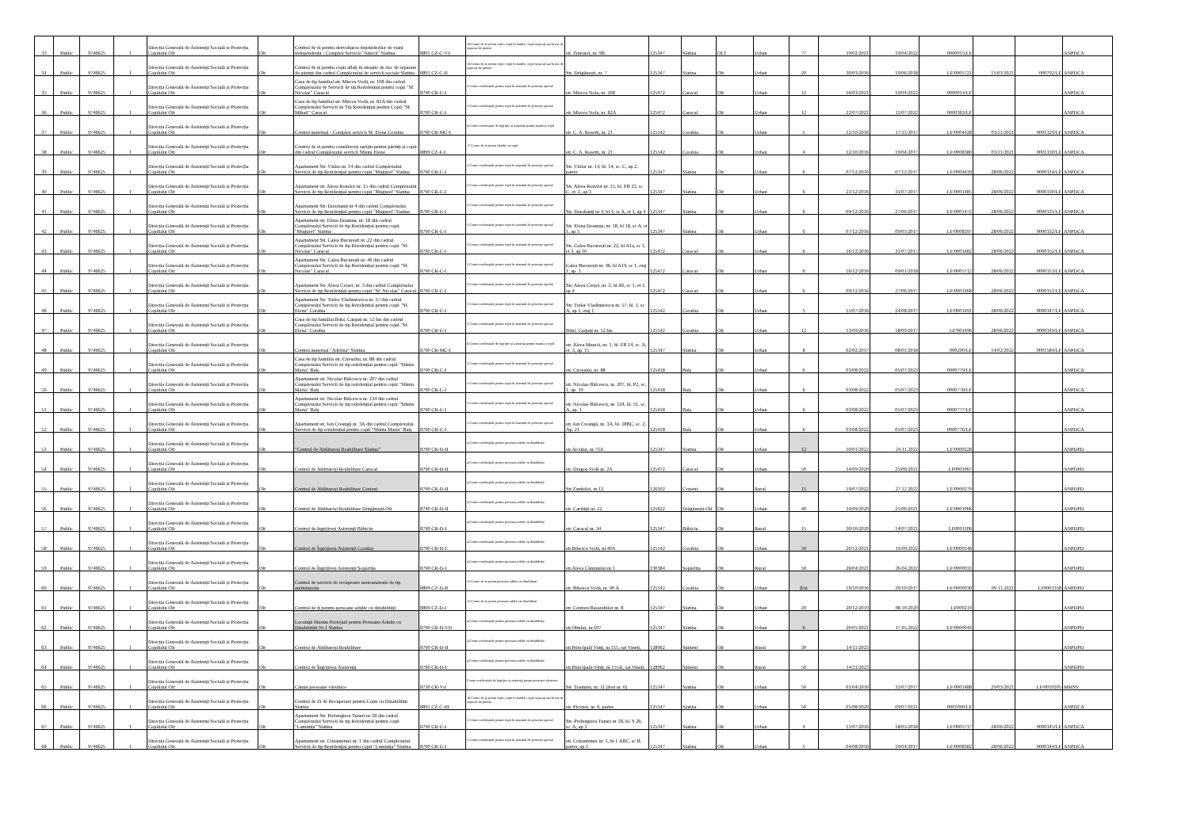| 33 | Public | 9746625 | 1 | Direcția Generală de Asistență Socială și Protecția Copilului Olt | Olt | Centrul de zi pentru dezvoltarea deprinderilor de viață independentă - Complex Servicii "Amicii" Slatina | 8891 CZ-C-VI | 16.Centre de zi pentru copii: copii în familie, copii separați sau în risc de separare de părinți | str. Zmeurei, nr. 9B | 125347 | Slatina | OLT | Urban | 77 | 19/02/2021 | 19/04/2022 | 0000015/LF | | | ANPDCA |
| 34 | Public | 9746625 | 1 | Direcția Generală de Asistență Socială și Protecția Copilului Olt | Olt | Centrul de zi pentru copii aflați în situație de risc de separare de părinți din cadrul Complexului de servicii sociale Slatina | 8891 CZ-C-II | 16.Centre de zi pentru copii: copii în familie, copii separați sau în risc de separare de părinți | Str. Drăgănești, nr. 7 | 125347 | Slatina | Olt | Urban | 20 | 30/03/2016 | 19/06/2018 | LF/0005721 | 15/03/2021 | 000792/LF | ANPDCA |
| 35 | Public | 9746625 | 1 | Direcția Generală de Asistență Socială și Protecția Copilului Olt | Olt | Casa de tip familial str. Mircea Vodă, nr. 108 din cadrul Complexului de Servicii de tip Rezidențial pentru copii "Sf. Nicolae" Caracal | 8790 CR-C-I | 5.Centre rezidențiale pentru copii în sistemul de protecție special | str. Mircea Voda, nr. 108 | 125472 | Caracal | Olt | Urban | 12 | 16/03/2021 | 19/04/2022 | 0000014/LF | | | ANPDCA |
| 36 | Public | 9746625 | 1 | Direcția Generală de Asistență Socială și Protecția Copilului Olt | Olt | Casa de tip familial str. Mircea Vodă, nr. 82A din cadrul Complexului Servicii de Tip Rezidențial pentru Copii "Sf. Mihail" Caracal | 8790 CR-C-I | 5.Centre rezidențiale pentru copii în sistemul de protecție special | str. Mircea Voda, nr. 82A | 125472 | Caracal | Olt | Urban | 12 | 22/07/2021 | 11/07/2022 | 0000363/LF | | | ANPDCA |
| 37 | Public | 9746625 | 1 | Direcția Generală de Asistență Socială și Protecția Copilului Olt | Olt | Centrul maternal - Complex servicii Sf. Elena Corabia | 8790 CR-MC-I | 6.Centre rezidențiale de îngrijire și asistență pentru mamă și copil | str. C. A. Rosetti, nr. 21 | 125542 | Corabia | Olt | Urban | 5 | 12/10/2016 | 17/11/2017 | LF/0004428 | 03/11/2021 | 0001329/LF | ANPDCA |
| 38 | Public | 9746625 | 1 | Direcția Generală de Asistență Socială și Protecția Copilului Olt | Olt | Centrul de zi pentru consiliereși sprijin pentru părinți și copii din cadrul Complexului servicii Sfânta Elena | 8899 CZ-F-I | 17.Centre de zi pentru familie cu copii | str. C. A. Rosetti, nr. 21 | 125542 | Corabia | Olt | Urban | 4 | 12/10/2016 | 19/04/2017 | LF/0008380 | 03/11/2021 | 0001330/LF | ANPDCA |
| 39 | Public | 9746625 | 1 | Direcția Generală de Asistență Socială și Protecția Copilului Olt | Olt | Apartament Str. Văilor nr. 14 din cadrul Complexului Servicii de tip Rezidențial pentru copii "Mugurel" Slatina | 8790 CR-C-I | 5.Centre rezidențiale pentru copii în sistemul de protecție special | Str. Văilor nr. 14, bl. 14, sc. C, ap 2, parter | 125347 | Slatina | Olt | Urban | 6 | 07/12/2016 | 07/12/2017 | LF/0004439 | 28/06/2022 | 0000334/LF | ANPDCA |
| 40 | Public | 9746625 | 1 | Direcția Generală de Asistență Socială și Protecția Copilului Olt | Olt | Apartament str. Aleea Rozelor nr. 15 din cadrul Complexului Servicii de tip Rezidențial pentru copii "Mugurel" Slatina | 8790 CR-C-I | 5.Centre rezidențiale pentru copii în sistemul de protecție special | Str. Aleea Rozelor nr. 15, bl. FB 23, sc C, et. 1, ap 3 | 125347 | Slatina | Olt | Urban | 6 | 21/12/2016 | 31/07/2017 | LF/0001485 | 28/06/2022 | 0000330/LF | ANPDCA |
| 41 | Public | 9746625 | 1 | Direcția Generală de Asistență Socială și Protecția Copilului Olt | Olt | Apartament Str. Dorobanți nr 4 din cadrul Complexului Servicii de tip Rezidențial pentru copii "Mugurel" Slatina | 8790 CR-C-I | 5.Centre rezidențiale pentru copii în sistemul de protecție special | Str. Dorobanți nr 4, bl 4, sc A, et 1, ap 4 | 125347 | Slatina | Olt | Urban | 6 | 09/12/2016 | 27/06/2017 | LF/0001472 | 28/06/2022 | 0000331/LF | ANPDCA |
| 42 | Public | 9746625 | 1 | Direcția Generală de Asistență Socială și Protecția Copilului Olt | Olt | Apartament str. Elena Doamna, nr. 18 din cadrul Complexului Servicii de tip Rezidențial pentru copii "Mugurel" Slatina | 8790 CR-C-I | 5.Centre rezidențiale pentru copii în sistemul de protecție special | Str. Elena Doamna, nr. 18, bl 18, sc A, et 1, ap 3 | 125347 | Slatina | Olt | Urban | 6 | 07/12/2016 | 09/05/2017 | LF/0008397 | 28/06/2022 | 0000332/LF | ANPDCA |
| 43 | Public | 9746625 | 1 | Direcția Generală de Asistență Socială și Protecția Copilului Olt | Olt | Apartament Str. Calea București nr. 22 din cadrul Complexului Servicii de tip Rezidențial pentru copii "Sf. Nicolae" Caracal | 8790 CR-C-I | 5.Centre rezidențiale pentru copii în sistemul de protecție special | Str. Calea București nr. 22, bl A1a, sc 1, et 3, ap 10 | 125472 | Caracal | Olt | Urban | 6 | 16/12/2016 | 31/07/2017 | LF/0001482 | 28/06/2022 | 0000352/LF | ANPDCA |
| 44 | Public | 9746625 | 1 | Direcția Generală de Asistență Socială și Protecția Copilului Olt | Olt | Apartament Str. Calea București nr. 46 din cadrul Complexului Servicii de tip Rezidențial pentru copii "Sf. Nicolae" Caracal | 8790 CR-C-I | 5.Centre rezidențiale pentru copii în sistemul de protecție special | Calea București nr. 46, bl A19, sc 1, etaj 1, ap. 3 | 125472 | Caracal | Olt | Urban | 6 | 16/12/2016 | 09/01/2018 | LF/0005712 | 28/06/2022 | 0000353/LF | ANPDCA |
| 45 | Public | 9746625 | 1 | Direcția Generală de Asistență Socială și Protecția Copilului Olt | Olt | Apartament Str. Aleea Creșei, nr. 3 din cadrul Complexului Servicii de tip Rezidențial pentru copii "Sf. Nicolae" Caracal | 8790 CR-C-I | 5.Centre rezidențiale pentru copii în sistemul de protecție special | Str. Aleea Creșei, nr. 3, bl A6, sc 1, et 1, ap 4 | 125472 | Caracal | Olt | Urban | 6 | 09/12/2016 | 27/06/2017 | LF/0001468 | 28/06/2022 | 0000351/LF | ANPDCA |
| 46 | Public | 9746625 | 1 | Direcția Generală de Asistență Socială și Protecția Copilului Olt | Olt | Apartament Str. Tudor Vladimirescu nr. 57 din cadrul Complexului Servicii de tip Rezidențial pentru copii "Sf. Elena" Corabia | 8790 CR-C-I | 5.Centre rezidențiale pentru copii în sistemul de protecție special | Str. Tudor Vladimirescu nr. 57, bl. 1, sc A, ap 1, etaj 1 | 125542 | Corabia | Olt | Urban | 5 | 15/07/2016 | 24/08/2017 | LF/0001491 | 28/06/2022 | 0000347/LF | ANPDCA |
| 47 | Public | 9746625 | 1 | Direcția Generală de Asistență Socială și Protecția Copilului Olt | Olt | Casa de tip familial Bdul. Carpați nr. 52 bis din cadrul Complexului Servicii de tip Rezidențial pentru copii "Sf. Elena" Corabia | 8790 CR-C-I | 5.Centre rezidențiale pentru copii în sistemul de protecție special | Bdul. Carpați nr. 52 bis | 125542 | Corabia | Olt | Urban | 12 | 13/09/2016 | 18/09/2017 | LF/001496 | 28/06/2022 | 0000349/LF | ANPDCA |
| 48 | Public | 9746625 | 1 | Direcția Generală de Asistență Socială și Protecția Copilului Olt | Olt | Centrul maternal "Adelina" Slatina | 8790 CR-MC-I | 6.Centre rezidențiale de îngrijire și asistență pentru mamă și copil | str. Aleea Muncii, nr. 1, bl. FB 14, sc. A, et. 3, ap. 15 | 125347 | Slatina | Olt | Urban | 8 | 02/02/2017 | 08/01/2018 | 000290/LF | 14/02/2022 | 0001584/LF | ANPDCA |
| 49 | Public | 9746625 | 1 | Direcția Generală de Asistență Socială și Protecția Copilului Olt | Olt | Casa de tip familila str. Cireșului, nr. 88 din cadrul Complexului Servicii de tip rezidențial pentru copii "Sfânta Maria" Balș | 8790 CR-C-I | 5.Centre rezidențiale pentru copii în sistemul de protecție special | str. Cireșului, nr. 88 | 125418 | Balș | Olt | Urban | 6 | 03/08/2022 | 05/07/2023 | 0000779/LF | | | ANPDCA |
| 50 | Public | 9746625 | 1 | Direcția Generală de Asistență Socială și Protecția Copilului Olt | Olt | Apartament str. Nicolae Bălcescu nr. 207 din cadrul Complexului Servicii de tip rezidențial pentru copii "Sfânta Maria" Balș | 8790 CR-C-I | 5.Centre rezidențiale pentru copii în sistemul de protecție special | str. Nicolae Bălcescu, nr. 207, bl. P2, sc. 1, ap. 19 | 125418 | Balș | Olt | Urban | 6 | 03/08/2022 | 05/07/2023 | 0000778/LF | | | ANPDCA |
| 51 | Public | 9746625 | 1 | Direcția Generală de Asistență Socială și Protecția Copilului Olt | Olt | Apartament str. Nicolae Bălcescu nr. 134 din cadrul Complexului Servicii de tip rezidențial pentru copii "Sfânta Maria" Balș | 8790 CR-C-I | 5.Centre rezidențiale pentru copii în sistemul de protecție special | str. Nicolae Bălcescu, nr. 134, bl. 51, sc. A, ap. 1 | 125418 | Balș | Olt | Urban | 6 | 03/08/2022 | 05/07/2023 | 0000777/LF | | | ANPDCA |
| 52 | Public | 9746625 | 1 | Direcția Generală de Asistență Socială și Protecția Copilului Olt | Olt | Apartament str. Ion Creangă nr. 3A din cadrul Complexului Servicii de tip rezidențial pentru copii "Sfânta Maria" Balș | 8790 CR-C-I | 5.Centre rezidențiale pentru copii în sistemul de protecție special | str. Ion Creangă, nr. 3A, bl. 18BC, sc. 2, Ap. 21 | 125418 | Balș | Olt | Urban | 6 | 03/08/2022 | 05/07/2023 | 0000776/LF | | | ANPDCA |
| 53 | Public | 9746625 | 1 | Direcția Generală de Asistență Socială și Protecția Copilului Olt | Olt | ”Centrul de Abilitareși Reabilitare Slatina” | 8790 CR-D-II | 4.Centre rezidențiale pentru persoane adulte cu dizabilități | str.Arcului, nr.73A | 125347 | Slatina | Olt | Urban | 12 | 10/01/2022 | 24.11.2022 | LF/0000228 | | | ANPDPD |
| 54 | Public | 9746625 | 1 | Direcția Generală de Asistență Socială și Protecția Copilului Olt | Olt | Centrul de Abilitareși Reabilitare Caracal | 8790 CR-D-II | 4.Centre rezidențiale pentru persoane adulte cu dizabilități | str. Dragoș Vodă nr. 2A | 125472 | Caracal | Olt | Urban | 50 | 14/09/2020 | 25/06/2021 | LF0001067 | | | ANPDPD |
| 55 | Public | 9746625 | 1 | Direcția Generală de Asistență Socială și Protecția Copilului Olt | Olt | Centrul de Abilitareși Reabilitare Cezieni | 8790 CR-D-II | 4.Centre rezidențiale pentru persoane adulte cu dizabilități | Str.Zambilei, nr.12 | 126102 | Cezieni | Olt | Rural | 15 | 19/07/2022 | 27.12.2022 | LF/0000270 | | | ANPDPD |
| 56 | Public | 9746625 | 1 | Direcția Generală de Asistență Socială și Protecția Copilului Olt | Olt | Centrul de Abilitareși Reabilitare Drăgănești-Olt | 8790 CR-D-II | 4.Centre rezidențiale pentru persoane adulte cu dizabilități | str. Carității nr. 22 | 125622 | Drăgănești-Olt | Olt | Urban | 40 | 14/09/2020 | 25/06/2021 | LF/0001066 | | | ANPDPD |
| 57 | Public | 9746625 | 1 | Direcția Generală de Asistență Socială și Protecția Copilului Olt | Olt | Centrul de îngrijireși Asistență Băbiciu | 8790 CR-D-I | 4.Centre rezidențiale pentru persoane adulte cu dizabilități | str. Caracal nr. 34 | 125347 | Băbiciu | Olt | Rural | 15 | 30/10/2020 | 14/07/2021 | LF0001106 | | | ANPDPD |
| 58 | Public | 9746625 | 1 | Direcția Generală de Asistență Socială și Protecția Copilului Olt | Olt | Centrul de Îngrijireși Asistență Corabia | 8790 CR-D-I | 4.Centre rezidențiale pentru persoane adulte cu dizabilități | str.Bibescu Vodă, nr.40A | 125542 | Corabia | Olt | Urban | 50 | 20/12/2021 | 19.09.2022 | LF/0000148 | | | ANPDPD |
| 59 | Public | 9746625 | 1 | Direcția Generală de Asistență Socială și Protecția Copilului Olt | Olt | Centrul de Îngrijireși Asistență Șopârlița | 8790 CR-D-I | 4.Centre rezidențiale pentru persoane adulte cu dizabilități | str.Aleea Căminului nr.1 | 130384 | Șopârlița | Olt | Rural | 50 | 26/04/2021 | 26.04.2022 | LF/0000033 | | | ANPDPD |
| 60 | Public | 9746625 | 1 | Direcția Generală de Asistență Socială și Protecția Copilului Olt | Olt | Centrul de servicii de recuperare neuromotorie de tip ambulatoriu | 8899 CZ-D-II | 15.Centre de zi pentru persoane adulte cu dizabilitati | str. Bibescu Vodă, nr. 40 A | 125542 | Corabia | Olt | Urban | 8/zi | 19/10/2016 | 20/10/2017 | LF/0000030 | 09.11.2021 | LF0001358 | ANPDPD |
| 61 | Public | 9746625 | 1 | Direcția Generală de Asistență Socială și Protecția Copilului Olt | Olt | Centrul de zi pentru persoane adulte cu dizabilități | 8899 CZ-D-I | 15.Centre de zi pentru persoane adulte cu dizabilitati | str. Centura Basarabilor nr. 8 | 125347 | Slatina | Olt | Urban | 20 | 20/12/2019 | 08.10.2020 | LF000219 | | | ANPDPD |
| 62 | Public | 9746625 | 1 | Direcția Generală de Asistență Socială și Protecția Copilului Olt | Olt | Locuință Maxim Protejată pentru Persoane Adulte cu Dizabilități Nr.1 Slatina | 8790 CR-D-VII | 4.Centre rezidențiale pentru persoane adulte cu dizabilități | str.Oltului, nr.107 | 125347 | Slatina | Olt | Urban | 6 | 20/05/2021 | 17.05.2022 | LF/0000044 | | | ANPDPD |
| 63 | Public | 9746625 | 1 | Direcția Generală de Asistență Socială și Protecția Copilului Olt | Olt | Centrul de Abilitareși Reabilitare | 8790 CR-D-II | 4.Centre rezidențiale pentru persoane adulte cu dizabilități | str.Principală Vinți, nr.155, sat Vineți, | 128962 | Spineni | Olt | Rural | 30 | 14/11/2023 | | | | | ANPDPD |
| 64 | Public | 9746625 | 1 | Direcția Generală de Asistență Socială și Protecția Copilului Olt | Olt | Centrul de Îngrijireși Asistență | 8790 CR-D-I | 4.Centre rezidențiale pentru persoane adulte cu dizabilități | str.Principală-Vinți, nr.155A, sat Vineți, | 128962 | Spineni | Olt | Rural | 50 | 14/11/2023 | | | | | ANPDPD |
| 65 | Public | 9746625 | 1 | Direcția Generală de Asistență Socială și Protecția Copilului Olt | Olt | Cămin persoane vârstnice | 8730 CR-V-I | Centre rezidențiale de îngrijire și asistență pentru persoane vârstnice | Str. Toamnei, nr. 11 (fost nr. 6) | 125347 | Slatina | Olt | Urban | 50 | 01/04/2016 | 31/07/2017 | LF/0001488 | 29/03/2021 | LF/0010205 | MMSS |
| 66 | Public | 9746625 | 1 | Direcția Generală de Asistență Socială și Protecția Copilului Olt | Olt | Centrul de Zi de Recuperare pentru Copii cu Dizabilități Slatina | 8891 CZ-C-III | 16.Centre de zi pentru copii: copii în familie, copii separați sau în risc de separare de părinți | str. Plevnei, nr. 6, parter | 125347 | Slatina | Olt | Urban | 50 | 05/08/2020 | 09/07/2021 | 0001090/LF | | | ANPDCA |
| 67 | Public | 9746625 | 1 | Direcția Generală de Asistență Socială și Protecția Copilului Olt | Olt | Apartament Str. Prelungirea Tunari nr 18 din cadrul Complexului Servicii de tip Rezidențial pentru copii "Luminița" Slatina | 8790 CR-C-I | 5.Centre rezidențiale pentru copii în sistemul de protecție special | Str. Prelungirea Tunari nr 18, bl. S 26, sc. A, ap 3 | 125347 | Slatina | Olt | Urban | 4 | 15/07/2016 | 18/05/2018 | LF/0005717 | 28/06/2022 | 0000345/LF | ANPDCA |
| 68 | Public | 9746625 | 1 | Direcția Generală de Asistență Socială și Protecția Copilului Olt | Olt | Apartament str. Crizantemei nr. 1 din cadrul Complexului Servicii de tip Rezidențial pentru copii "Luminița" Slatina | 8790 CR-C-I | 5.Centre rezidențiale pentru copii în sistemul de protecție special | str. Crizantemei nr. 1, bl 1 ABC, sc B, parter, ap 1 | 125347 | Slatina | Olt | Urban | 5 | 04/08/2016 | 19/04/2017 | LF/0008382 | 28/06/2022 | 0000344/LF | ANPDCA |